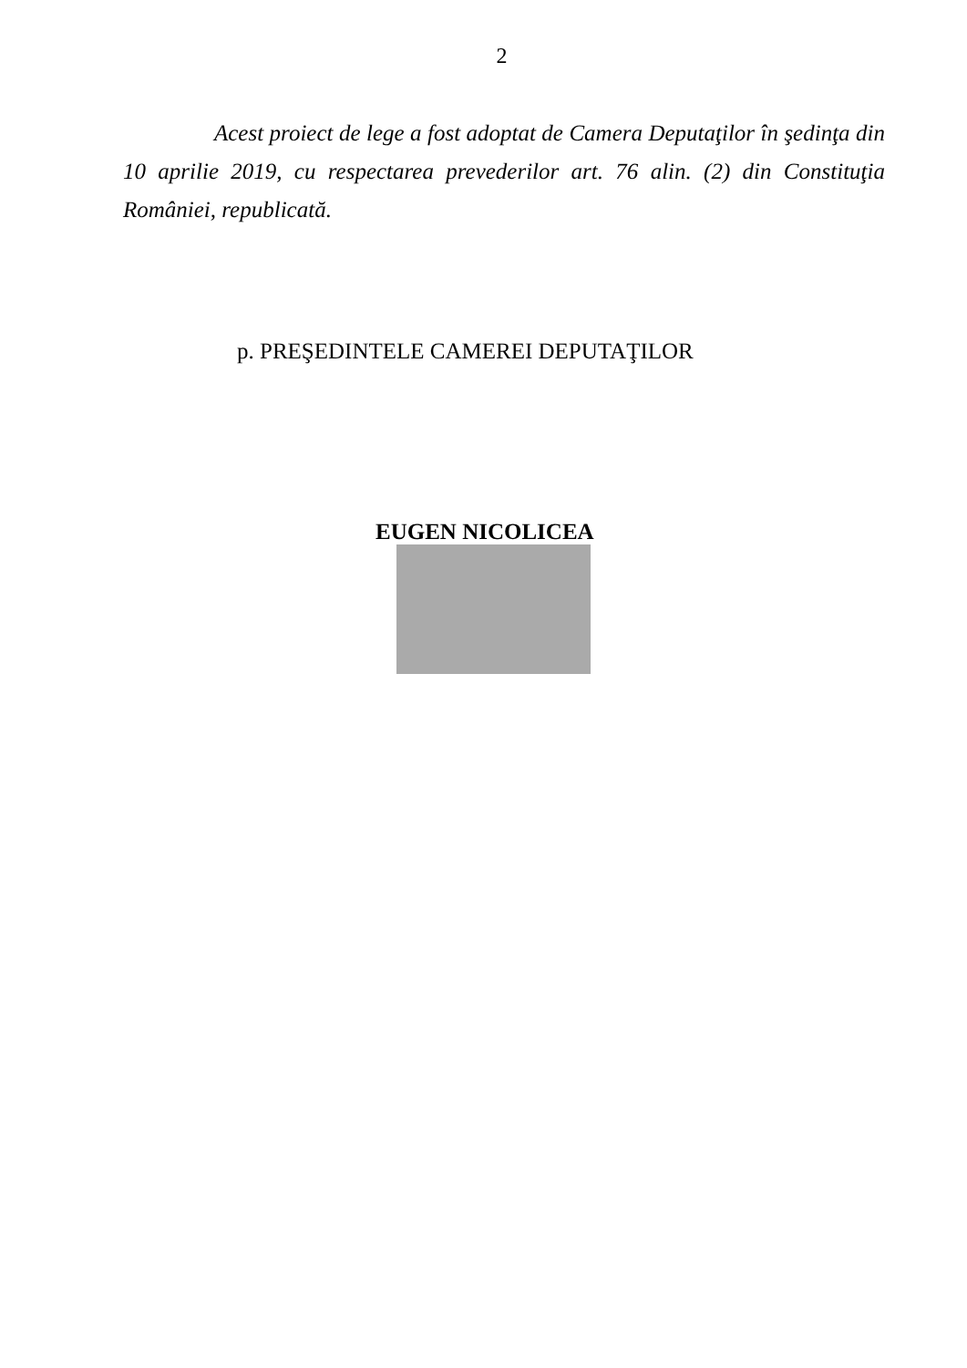2
Acest proiect de lege a fost adoptat de Camera Deputaţilor în şedinţa din 10 aprilie 2019, cu respectarea prevederilor art. 76 alin. (2) din Constituţia României, republicată.
p. PREŞEDINTELE CAMEREI DEPUTAŢILOR
EUGEN NICOLICEA